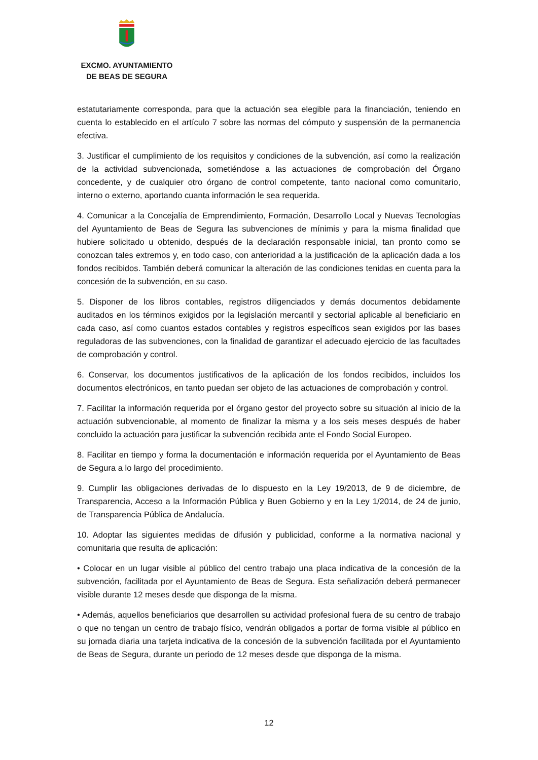EXCMO. AYUNTAMIENTO
DE BEAS DE SEGURA
estatutariamente corresponda, para que la actuación sea elegible para la financiación, teniendo en cuenta lo establecido en el artículo 7 sobre las normas del cómputo y suspensión de la permanencia efectiva.
3. Justificar el cumplimiento de los requisitos y condiciones de la subvención, así como la realización de la actividad subvencionada, sometiéndose a las actuaciones de comprobación del Órgano concedente, y de cualquier otro órgano de control competente, tanto nacional como comunitario, interno o externo, aportando cuanta información le sea requerida.
4. Comunicar a la Concejalía de Emprendimiento, Formación, Desarrollo Local y Nuevas Tecnologías del Ayuntamiento de Beas de Segura las subvenciones de mínimis y para la misma finalidad que hubiere solicitado u obtenido, después de la declaración responsable inicial, tan pronto como se conozcan tales extremos y, en todo caso, con anterioridad a la justificación de la aplicación dada a los fondos recibidos. También deberá comunicar la alteración de las condiciones tenidas en cuenta para la concesión de la subvención, en su caso.
5. Disponer de los libros contables, registros diligenciados y demás documentos debidamente auditados en los términos exigidos por la legislación mercantil y sectorial aplicable al beneficiario en cada caso, así como cuantos estados contables y registros específicos sean exigidos por las bases reguladoras de las subvenciones, con la finalidad de garantizar el adecuado ejercicio de las facultades de comprobación y control.
6. Conservar, los documentos justificativos de la aplicación de los fondos recibidos, incluidos los documentos electrónicos, en tanto puedan ser objeto de las actuaciones de comprobación y control.
7. Facilitar la información requerida por el órgano gestor del proyecto sobre su situación al inicio de la actuación subvencionable, al momento de finalizar la misma y a los seis meses después de haber concluido la actuación para justificar la subvención recibida ante el Fondo Social Europeo.
8. Facilitar en tiempo y forma la documentación e información requerida por el Ayuntamiento de Beas de Segura a lo largo del procedimiento.
9. Cumplir las obligaciones derivadas de lo dispuesto en la Ley 19/2013, de 9 de diciembre, de Transparencia, Acceso a la Información Pública y Buen Gobierno y en la Ley 1/2014, de 24 de junio, de Transparencia Pública de Andalucía.
10. Adoptar las siguientes medidas de difusión y publicidad, conforme a la normativa nacional y comunitaria que resulta de aplicación:
• Colocar en un lugar visible al público del centro trabajo una placa indicativa de la concesión de la subvención, facilitada por el Ayuntamiento de Beas de Segura. Esta señalización deberá permanecer visible durante 12 meses desde que disponga de la misma.
• Además, aquellos beneficiarios que desarrollen su actividad profesional fuera de su centro de trabajo o que no tengan un centro de trabajo físico, vendrán obligados a portar de forma visible al público en su jornada diaria una tarjeta indicativa de la concesión de la subvención facilitada por el Ayuntamiento de Beas de Segura, durante un periodo de 12 meses desde que disponga de la misma.
12